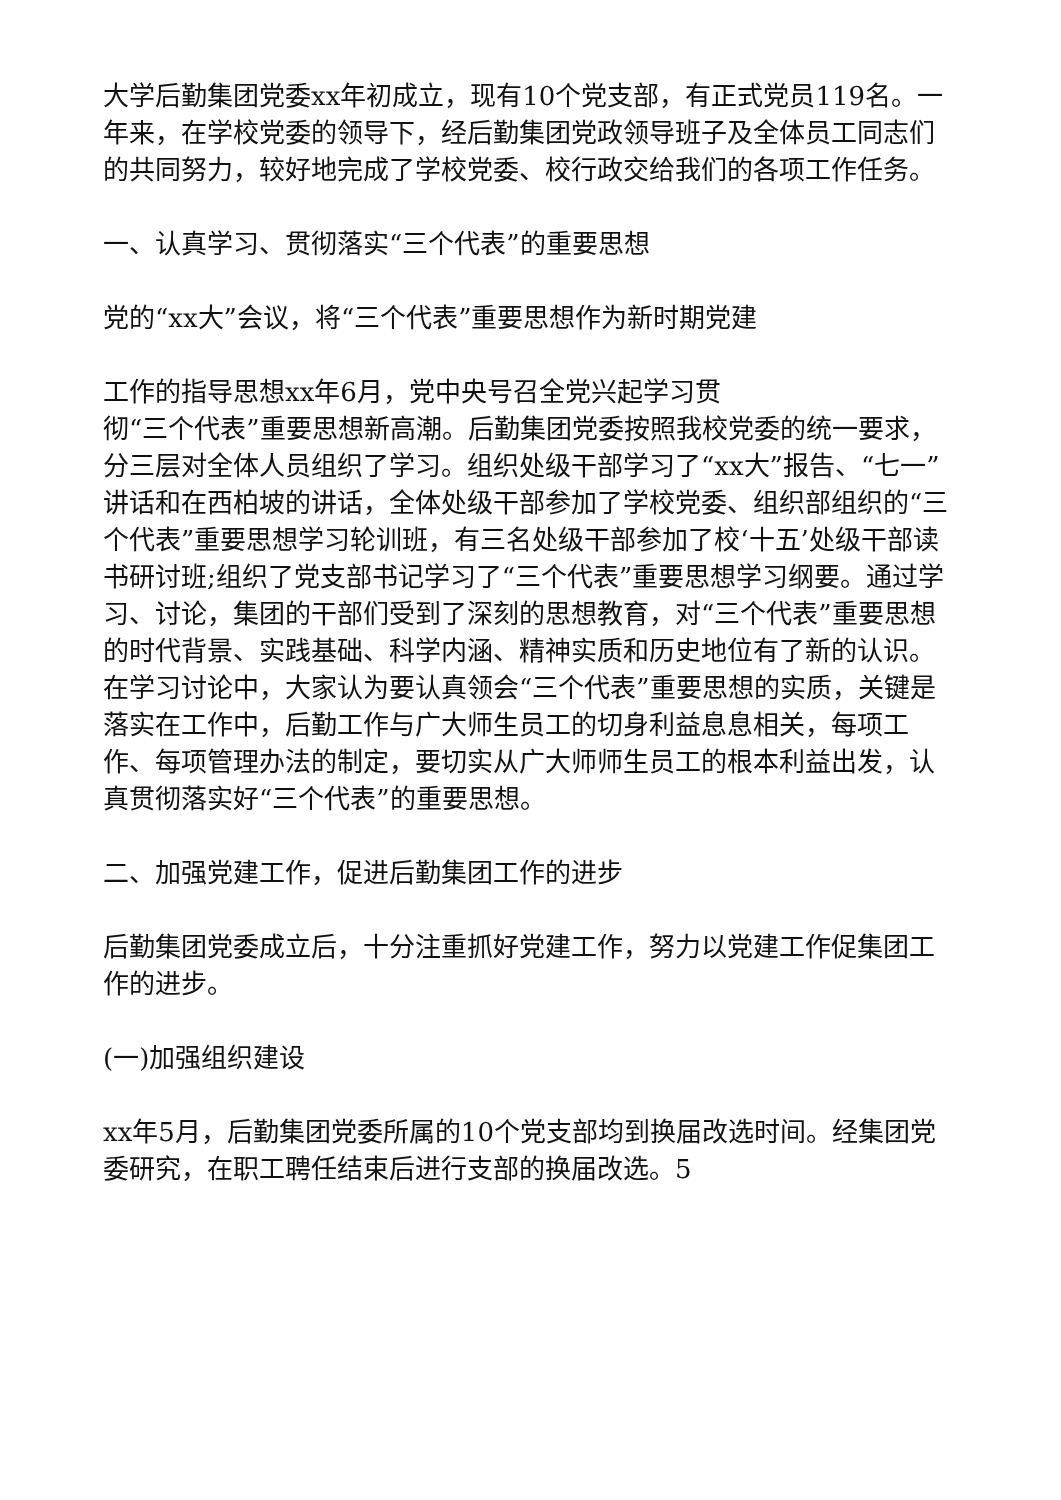大学后勤集团党委xx年初成立，现有10个党支部，有正式党员119名。一年来，在学校党委的领导下，经后勤集团党政领导班子及全体员工同志们的共同努力，较好地完成了学校党委、校行政交给我们的各项工作任务。
一、认真学习、贯彻落实“三个代表”的重要思想
党的“xx大”会议，将“三个代表”重要思想作为新时期党建
工作的指导思想xx年6月，党中央号召全党兴起学习贯
彻“三个代表”重要思想新高潮。后勤集团党委按照我校党委的统一要求，分三层对全体人员组织了学习。组织处级干部学习了“xx大”报告、“七一”讲话和在西柏坡的讲话，全体处级干部参加了学校党委、组织部组织的“三个代表”重要思想学习轮训班，有三名处级干部参加了校‘十五’处级干部读书研讨班;组织了党支部书记学习了“三个代表”重要思想学习纲要。通过学习、讨论，集团的干部们受到了深刻的思想教育，对“三个代表”重要思想的时代背景、实践基础、科学内涵、精神实质和历史地位有了新的认识。在学习讨论中，大家认为要认真领会“三个代表”重要思想的实质，关键是落实在工作中，后勤工作与广大师生员工的切身利益息息相关，每项工作、每项管理办法的制定，要切实从广大师师生员工的根本利益出发，认真贯彻落实好“三个代表”的重要思想。
二、加强党建工作，促进后勤集团工作的进步
后勤集团党委成立后，十分注重抓好党建工作，努力以党建工作促集团工作的进步。
(一)加强组织建设
xx年5月，后勤集团党委所属的10个党支部均到换届改选时间。经集团党委研究，在职工聘任结束后进行支部的换届改选。5